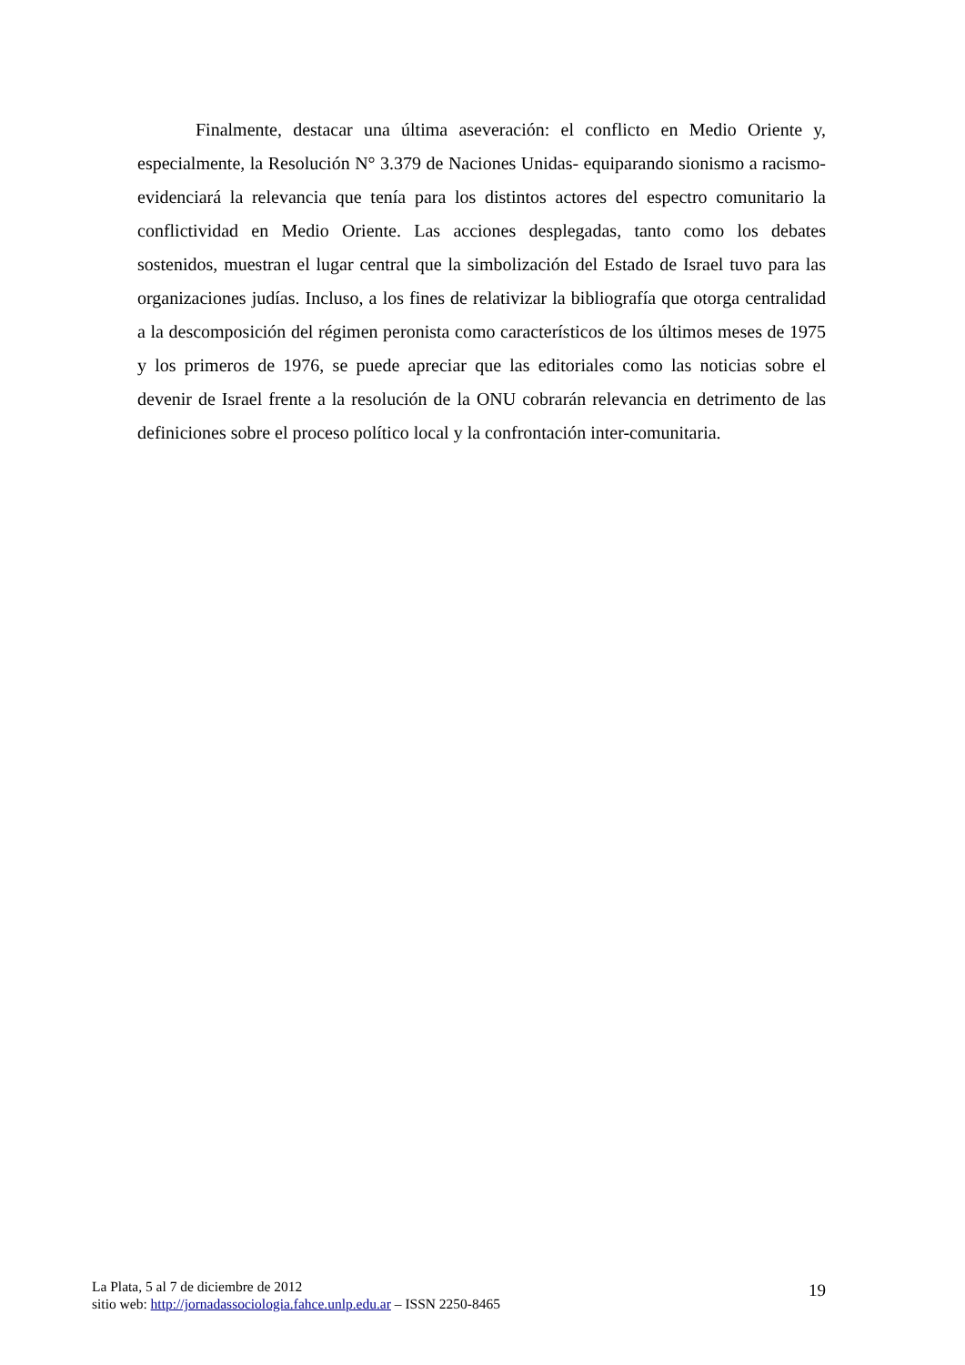Finalmente, destacar una última aseveración: el conflicto en Medio Oriente y, especialmente, la Resolución N° 3.379 de Naciones Unidas- equiparando sionismo a racismo- evidenciará la relevancia que tenía para los distintos actores del espectro comunitario la conflictividad en Medio Oriente. Las acciones desplegadas, tanto como los debates sostenidos, muestran el lugar central que la simbolización del Estado de Israel tuvo para las organizaciones judías. Incluso, a los fines de relativizar la bibliografía que otorga centralidad a la descomposición del régimen peronista como característicos de los últimos meses de 1975 y los primeros de 1976, se puede apreciar que las editoriales como las noticias sobre el devenir de Israel frente a la resolución de la ONU cobrarán relevancia en detrimento de las definiciones sobre el proceso político local y la confrontación inter-comunitaria.
La Plata, 5 al 7 de diciembre de 2012
sitio web: http://jornadassociologia.fahce.unlp.edu.ar – ISSN 2250-8465
19